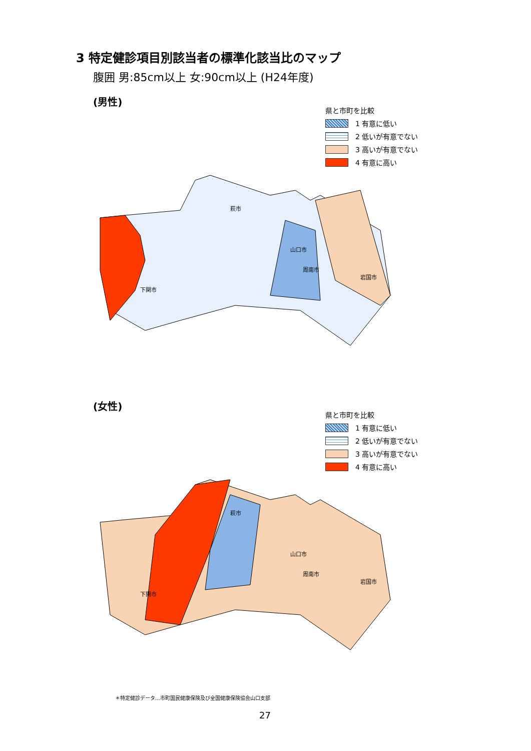3 特定健診項目別該当者の標準化該当比のマップ
腹囲 男:85cm以上 女:90cm以上 (H24年度)
(男性)
県と市町を比較
1 有意に低い
2 低いが有意でない
3 高いが有意でない
4 有意に高い
萩市
山口市
下関市
岩国市
周南市
(女性)
県と市町を比較
1 有意に低い
2 低いが有意でない
3 高いが有意でない
4 有意に高い
萩市
山口市
下関市
岩国市
周南市
＊特定健診データ…市町国民健康保険及び全国健康保険協会山口支部
27